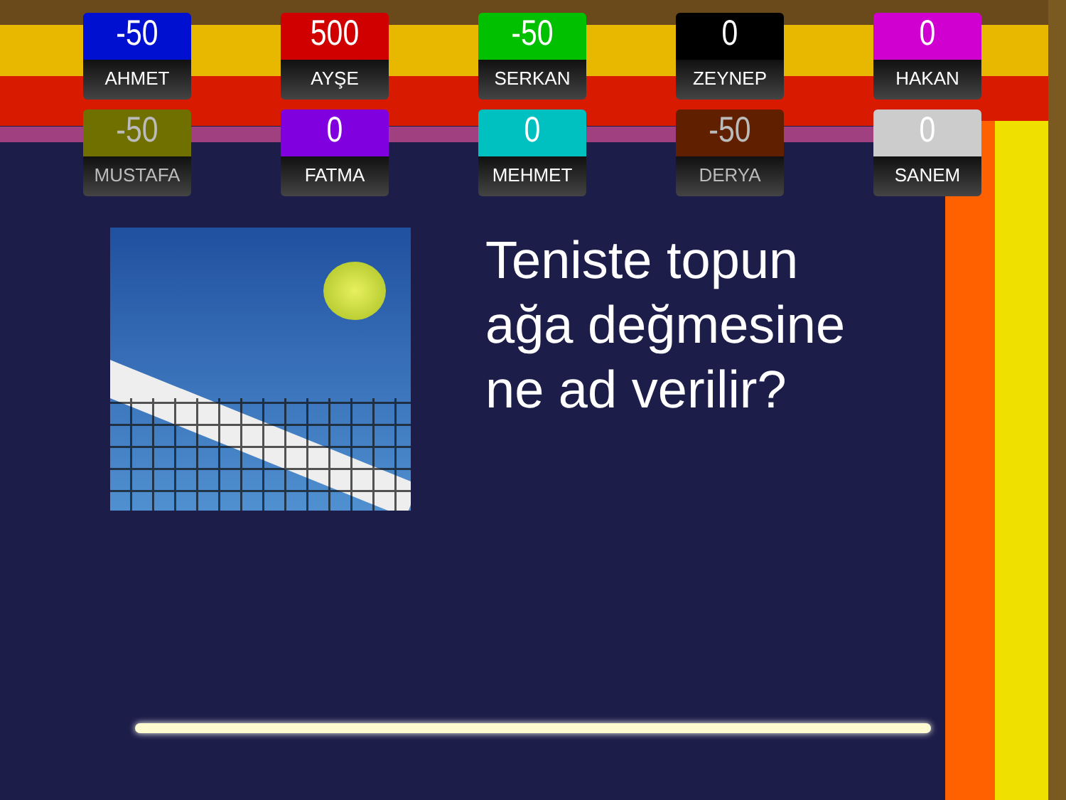-50
AHMET
500
AYŞE
-50
SERKAN
0
ZEYNEP
0
HAKAN
-50
MUSTAFA
0
FATMA
0
MEHMET
-50
DERYA
0
SANEM
Teniste topun
ağa değmesine
ne ad verilir?